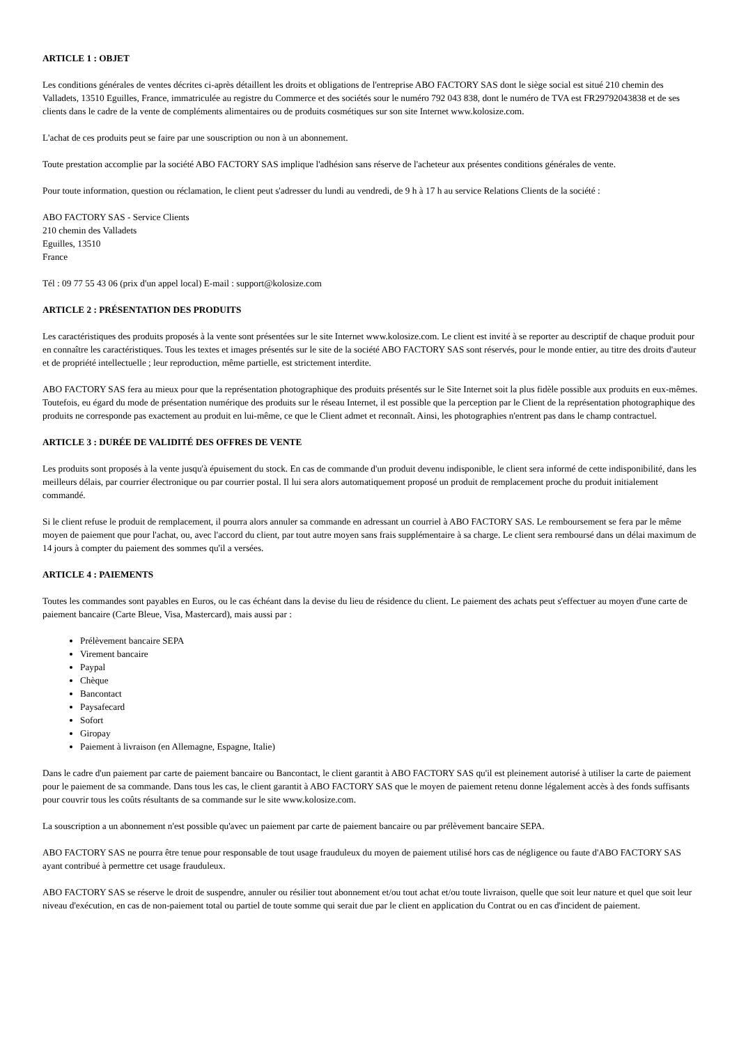ARTICLE 1 : OBJET
Les conditions générales de ventes décrites ci-après détaillent les droits et obligations de l'entreprise ABO FACTORY SAS dont le siège social est situé 210 chemin des Valladets, 13510 Eguilles, France, immatriculée au registre du Commerce et des sociétés sour le numéro 792 043 838, dont le numéro de TVA est FR29792043838 et de ses clients dans le cadre de la vente de compléments alimentaires ou de produits cosmétiques sur son site Internet www.kolosize.com.
L'achat de ces produits peut se faire par une souscription ou non à un abonnement.
Toute prestation accomplie par la société ABO FACTORY SAS implique l'adhésion sans réserve de l'acheteur aux présentes conditions générales de vente.
Pour toute information, question ou réclamation, le client peut s'adresser du lundi au vendredi, de 9 h à 17 h au service Relations Clients de la société :
ABO FACTORY SAS - Service Clients
210 chemin des Valladets
Eguilles, 13510
France
Tél : 09 77 55 43 06 (prix d'un appel local) E-mail : support@kolosize.com
ARTICLE 2 : PRÉSENTATION DES PRODUITS
Les caractéristiques des produits proposés à la vente sont présentées sur le site Internet www.kolosize.com. Le client est invité à se reporter au descriptif de chaque produit pour en connaître les caractéristiques. Tous les textes et images présentés sur le site de la société ABO FACTORY SAS sont réservés, pour le monde entier, au titre des droits d'auteur et de propriété intellectuelle ; leur reproduction, même partielle, est strictement interdite.
ABO FACTORY SAS fera au mieux pour que la représentation photographique des produits présentés sur le Site Internet soit la plus fidèle possible aux produits en eux-mêmes. Toutefois, eu égard du mode de présentation numérique des produits sur le réseau Internet, il est possible que la perception par le Client de la représentation photographique des produits ne corresponde pas exactement au produit en lui-même, ce que le Client admet et reconnaît. Ainsi, les photographies n'entrent pas dans le champ contractuel.
ARTICLE 3 : DURÉE DE VALIDITÉ DES OFFRES DE VENTE
Les produits sont proposés à la vente jusqu'à épuisement du stock. En cas de commande d'un produit devenu indisponible, le client sera informé de cette indisponibilité, dans les meilleurs délais, par courrier électronique ou par courrier postal. Il lui sera alors automatiquement proposé un produit de remplacement proche du produit initialement commandé.
Si le client refuse le produit de remplacement, il pourra alors annuler sa commande en adressant un courriel à ABO FACTORY SAS. Le remboursement se fera par le même moyen de paiement que pour l'achat, ou, avec l'accord du client, par tout autre moyen sans frais supplémentaire à sa charge. Le client sera remboursé dans un délai maximum de 14 jours à compter du paiement des sommes qu'il a versées.
ARTICLE 4 : PAIEMENTS
Toutes les commandes sont payables en Euros, ou le cas échéant dans la devise du lieu de résidence du client. Le paiement des achats peut s'effectuer au moyen d'une carte de paiement bancaire (Carte Bleue, Visa, Mastercard), mais aussi par :
Prélèvement bancaire SEPA
Virement bancaire
Paypal
Chèque
Bancontact
Paysafecard
Sofort
Giropay
Paiement à livraison (en Allemagne, Espagne, Italie)
Dans le cadre d'un paiement par carte de paiement bancaire ou Bancontact, le client garantit à ABO FACTORY SAS qu'il est pleinement autorisé à utiliser la carte de paiement pour le paiement de sa commande. Dans tous les cas, le client garantit à ABO FACTORY SAS que le moyen de paiement retenu donne légalement accès à des fonds suffisants pour couvrir tous les coûts résultants de sa commande sur le site www.kolosize.com.
La souscription a un abonnement n'est possible qu'avec un paiement par carte de paiement bancaire ou par prélèvement bancaire SEPA.
ABO FACTORY SAS ne pourra être tenue pour responsable de tout usage frauduleux du moyen de paiement utilisé hors cas de négligence ou faute d'ABO FACTORY SAS ayant contribué à permettre cet usage frauduleux.
ABO FACTORY SAS se réserve le droit de suspendre, annuler ou résilier tout abonnement et/ou tout achat et/ou toute livraison, quelle que soit leur nature et quel que soit leur niveau d'exécution, en cas de non-paiement total ou partiel de toute somme qui serait due par le client en application du Contrat ou en cas d'incident de paiement.